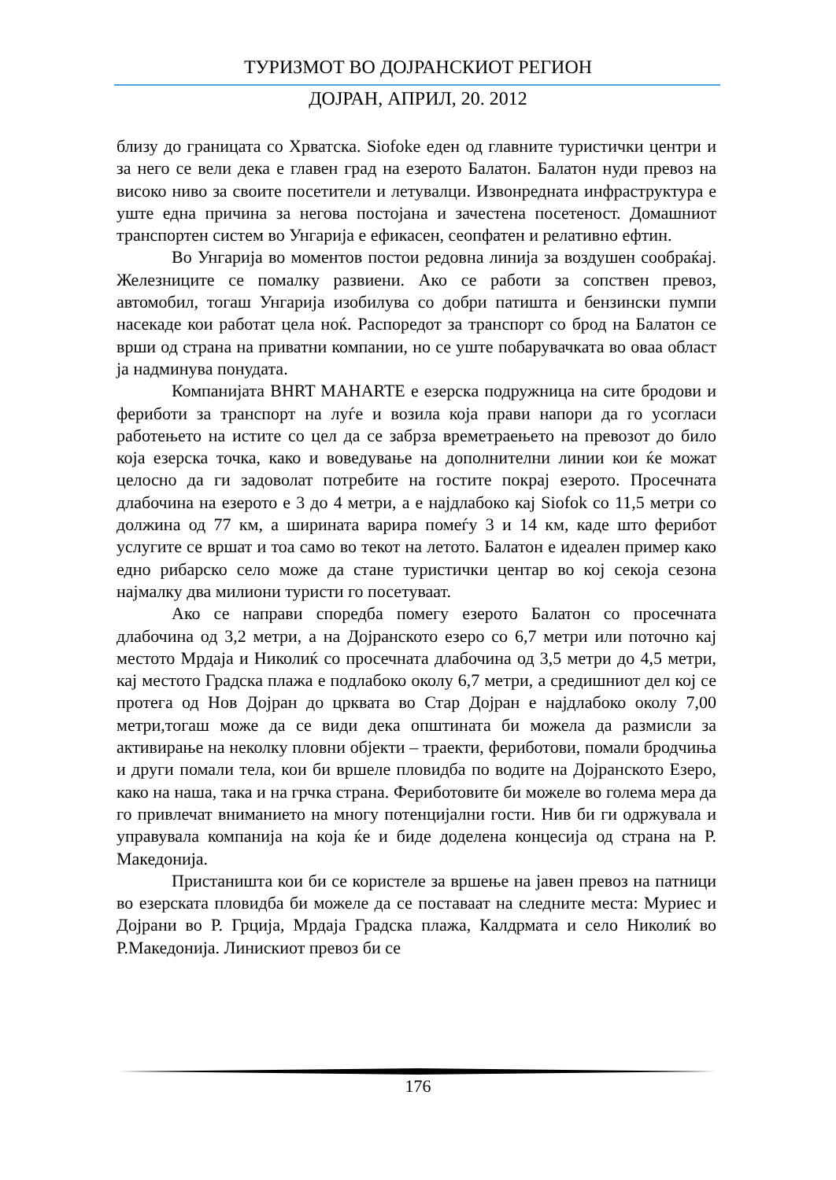ТУРИЗМОТ ВО ДОЈРАНСКИОТ РЕГИОН
ДОЈРАН, АПРИЛ, 20. 2012
близу до границата со Хрватска. Siofoke еден од главните туристички центри и за него се вели дека е главен град на езерото Балатон. Балатон нуди превоз на високо ниво за своите посетители и летувалци. Извонредната инфраструктура е уште една причина за негова постојана и зачестена посетеност. Домашниот транспортен систем во Унгарија е ефикасен, сеопфатен и релативно ефтин.
Во Унгарија во моментов постои редовна линија за воздушен сообраќај. Железниците се помалку развиени. Ако се работи за сопствен превоз, автомобил, тогаш Унгарија изобилува со добри патишта и бензински пумпи насекаде кои работат цела ноќ. Распоредот за транспорт со брод на Балатон се врши од страна на приватни компании, но се уште побарувачката во оваа област ја надминува понудата.
Компанијата BHRT MAHARTE е езерска подружница на сите бродови и фериботи за транспорт на луѓе и возила која прави напори да го усогласи работењето на истите со цел да се забрза времетраењето на превозот до било која езерска точка, како и воведување на дополнителни линии кои ќе можат целосно да ги задоволат потребите на гостите покрај езерото. Просечната длабочина на езерото е 3 до 4 метри, а е најдлабоко кај Siofok со 11,5 метри со должина од 77 км, а ширината варира помеѓу 3 и 14 км, каде што ферибот услугите се вршат и тоа само во текот на летото. Балатон е идеален пример како едно рибарско село може да стане туристички центар во кој секоја сезона најмалку два милиони туристи го посетуваат.
Ако се направи споредба помегу езерото Балатон со просечната длабочина од 3,2 метри, а на Дојранското езеро со 6,7 метри или поточно кај местото Мрдаја и Николиќ со просечната длабочина од 3,5 метри до 4,5 метри, кај местото Градска плажа е подлабоко околу 6,7 метри, а средишниот дел кој се протега од Нов Дојран до црквата во Стар Дојран е најдлабоко околу 7,00 метри,тогаш може да се види дека општината би можела да размисли за активирање на неколку пловни објекти – траекти, фериботови, помали бродчиња и други помали тела, кои би вршеле пловидба по водите на Дојранското Езеро, како на наша, така и на грчка страна. Фериботовите би можеле во голема мера да го привлечат вниманието на многу потенцијални гости. Нив би ги одржувала и управувала компанија на која ќе и биде доделена концесија од страна на Р. Македонија.
Пристаништа кои би се користеле за вршење на јавен превоз на патници во езерската пловидба би можеле да се поставаат на следните места: Муриес и Дојрани во Р. Грција, Мрдаја Градска плажа, Калдрмата и село Николиќ во Р.Македонија. Линискиот превоз би се
176